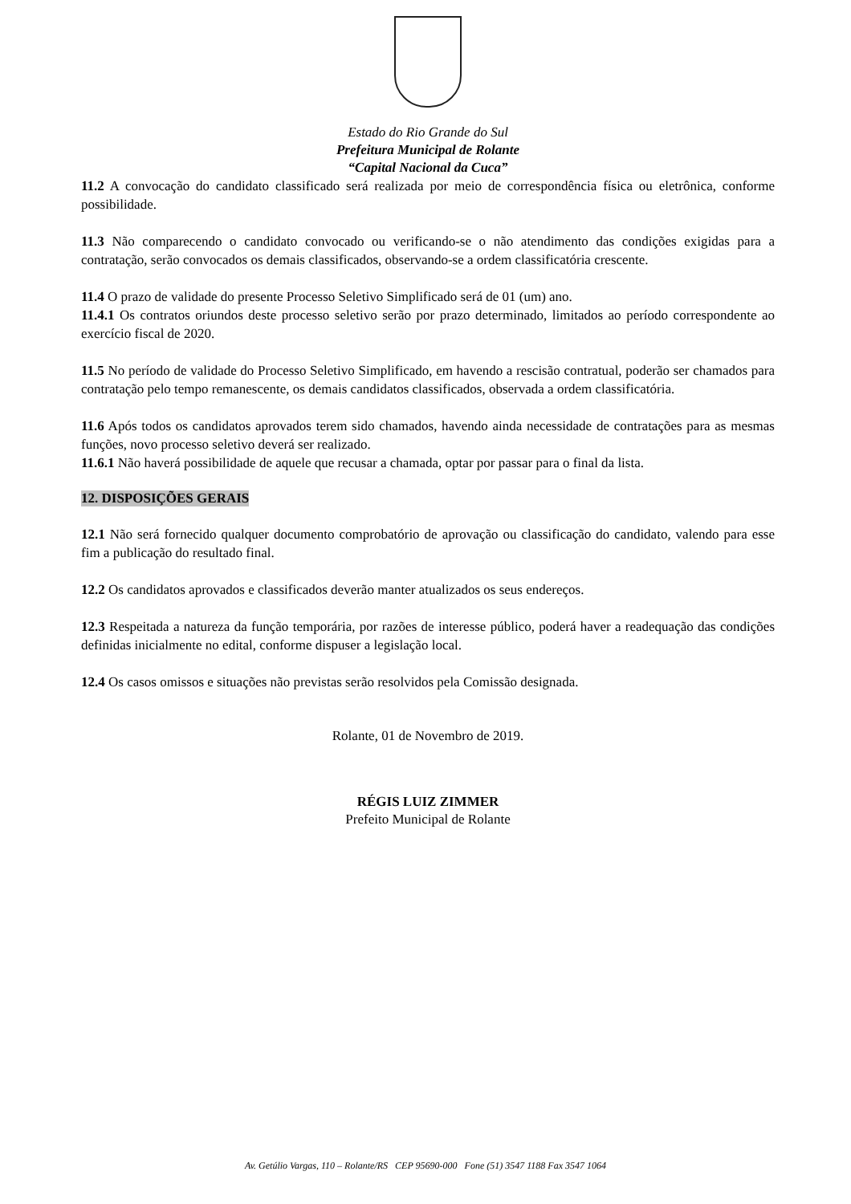Estado do Rio Grande do Sul
Prefeitura Municipal de Rolante
“Capital Nacional da Cuca”
11.2 A convocação do candidato classificado será realizada por meio de correspondência física ou eletrônica, conforme possibilidade.
11.3 Não comparecendo o candidato convocado ou verificando-se o não atendimento das condições exigidas para a contratação, serão convocados os demais classificados, observando-se a ordem classificatória crescente.
11.4 O prazo de validade do presente Processo Seletivo Simplificado será de 01 (um) ano.
11.4.1 Os contratos oriundos deste processo seletivo serão por prazo determinado, limitados ao período correspondente ao exercício fiscal de 2020.
11.5 No período de validade do Processo Seletivo Simplificado, em havendo a rescisão contratual, poderão ser chamados para contratação pelo tempo remanescente, os demais candidatos classificados, observada a ordem classificatória.
11.6 Após todos os candidatos aprovados terem sido chamados, havendo ainda necessidade de contratações para as mesmas funções, novo processo seletivo deverá ser realizado.
11.6.1 Não haverá possibilidade de aquele que recusar a chamada, optar por passar para o final da lista.
12. DISPOSIÇÕES GERAIS
12.1 Não será fornecido qualquer documento comprobatório de aprovação ou classificação do candidato, valendo para esse fim a publicação do resultado final.
12.2 Os candidatos aprovados e classificados deverão manter atualizados os seus endereços.
12.3 Respeitada a natureza da função temporária, por razões de interesse público, poderá haver a readequação das condições definidas inicialmente no edital, conforme dispuser a legislação local.
12.4 Os casos omissos e situações não previstas serão resolvidos pela Comissão designada.
Rolante, 01 de Novembro de 2019.
RÉGIS LUIZ ZIMMER
Prefeito Municipal de Rolante
Av. Getúlio Vargas, 110 – Rolante/RS CEP 95690-000 Fone (51) 3547 1188 Fax 3547 1064